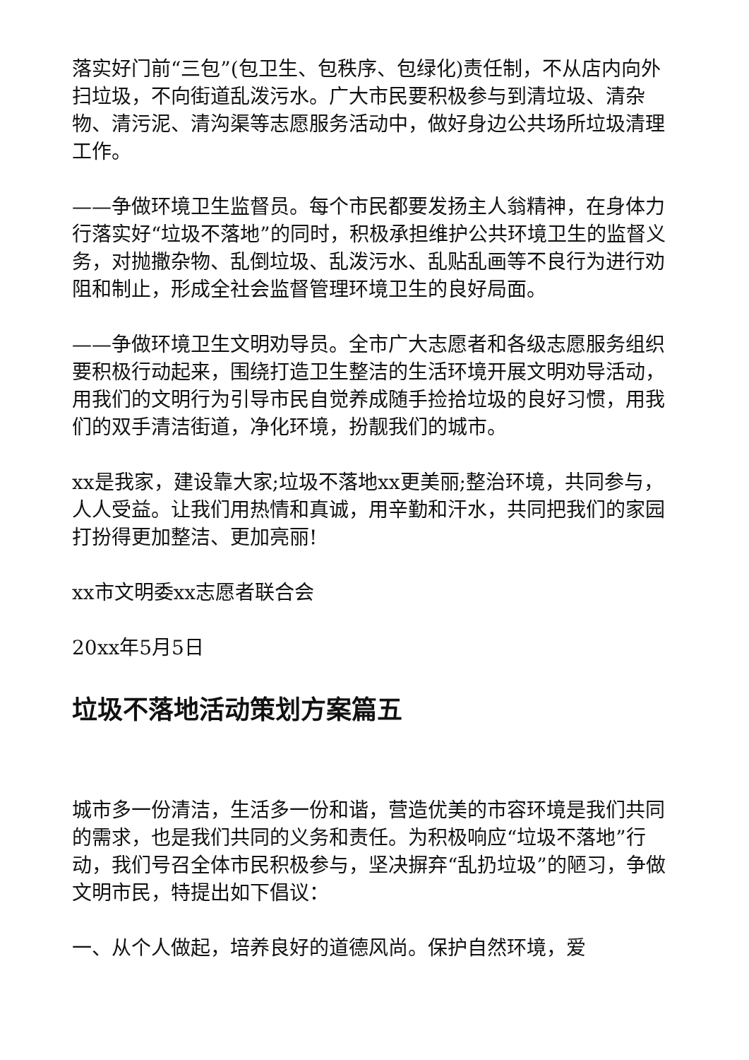落实好门前“三包”(包卫生、包秩序、包绿化)责任制，不从店内向外扫垃圾，不向街道乱泼污水。广大市民要积极参与到清垃圾、清杂物、清污泥、清沟渠等志愿服务活动中，做好身边公共场所垃圾清理工作。
——争做环境卫生监督员。每个市民都要发扬主人翁精神，在身体力行落实好“垃圾不落地”的同时，积极承担维护公共环境卫生的监督义务，对抛撒杂物、乱倒垃圾、乱泼污水、乱贴乱画等不良行为进行劝阻和制止，形成全社会监督管理环境卫生的良好局面。
——争做环境卫生文明劝导员。全市广大志愿者和各级志愿服务组织要积极行动起来，围绕打造卫生整洁的生活环境开展文明劝导活动，用我们的文明行为引导市民自觉养成随手捡拾垃圾的良好习惯，用我们的双手清洁街道，净化环境，扮靓我们的城市。
xx是我家，建设靠大家;垃圾不落地xx更美丽;整治环境，共同参与，人人受益。让我们用热情和真诚，用辛勤和汗水，共同把我们的家园打扮得更加整洁、更加亮丽!
xx市文明委xx志愿者联合会
20xx年5月5日
垃圾不落地活动策划方案篇五
城市多一份清洁，生活多一份和谐，营造优美的市容环境是我们共同的需求，也是我们共同的义务和责任。为积极响应“垃圾不落地”行动，我们号召全体市民积极参与，坚决摒弃“乱扔垃圾”的陋习，争做文明市民，特提出如下倡议：
一、从个人做起，培养良好的道德风尚。保护自然环境，爱